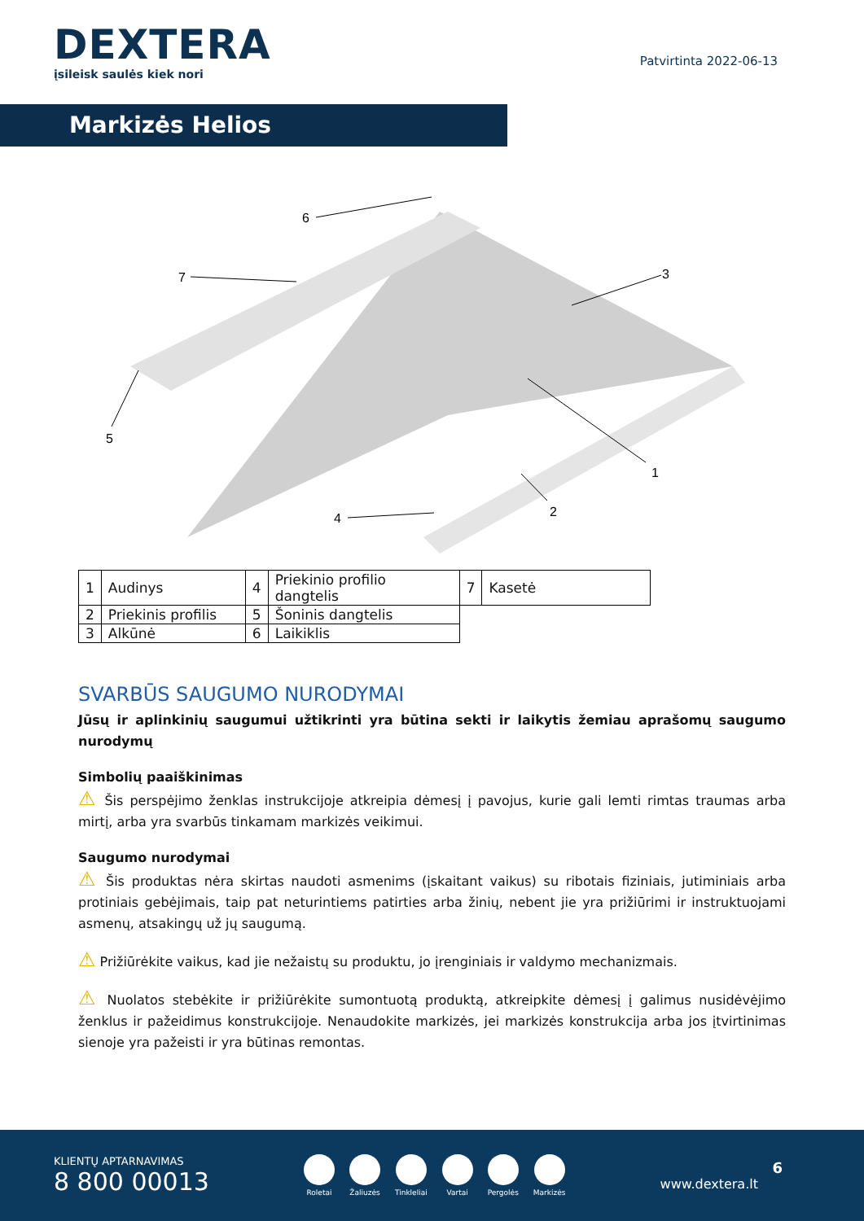DEXTERA
įsileisk saulės kiek nori
Patvirtinta 2022-06-13
Markizės Helios
6
7
3
1
2
4
5
| 1 | Audinys | 4 | Priekinio profilio dangtelis | 7 | Kasetė |
| 2 | Priekinis profilis | 5 | Šoninis dangtelis | | |
| 3 | Alkūnė | 6 | Laikiklis | | |
SVARBŪS SAUGUMO NURODYMAI
Jūsų ir aplinkinių saugumui užtikrinti yra būtina sekti ir laikytis žemiau aprašomų saugumo nurodymų
Simbolių paaiškinimas
⚠ Šis perspėjimo ženklas instrukcijoje atkreipia dėmesį į pavojus, kurie gali lemti rimtas traumas arba mirtį, arba yra svarbūs tinkamam markizės veikimui.
Saugumo nurodymai
⚠ Šis produktas nėra skirtas naudoti asmenims (įskaitant vaikus) su ribotais fiziniais, jutiminiais arba protiniais gebėjimais, taip pat neturintiems patirties arba žinių, nebent jie yra prižiūrimi ir instruktuojami asmenų, atsakingų už jų saugumą.
⚠ Prižiūrėkite vaikus, kad jie nežaistų su produktu, jo įrenginiais ir valdymo mechanizmais.
⚠ Nuolatos stebėkite ir prižiūrėkite sumontuotą produktą, atkreipkite dėmesį į galimus nusidėvėjimo ženklus ir pažeidimus konstrukcijoje. Nenaudokite markizės, jei markizės konstrukcija arba jos įtvirtinimas sienoje yra pažeisti ir yra būtinas remontas.
KLIENTŲ APTARNAVIMAS
8 800 00013
Roletai Žaliuzės Tinkleliai Vartai Pergolės Markizės
6
www.dextera.lt